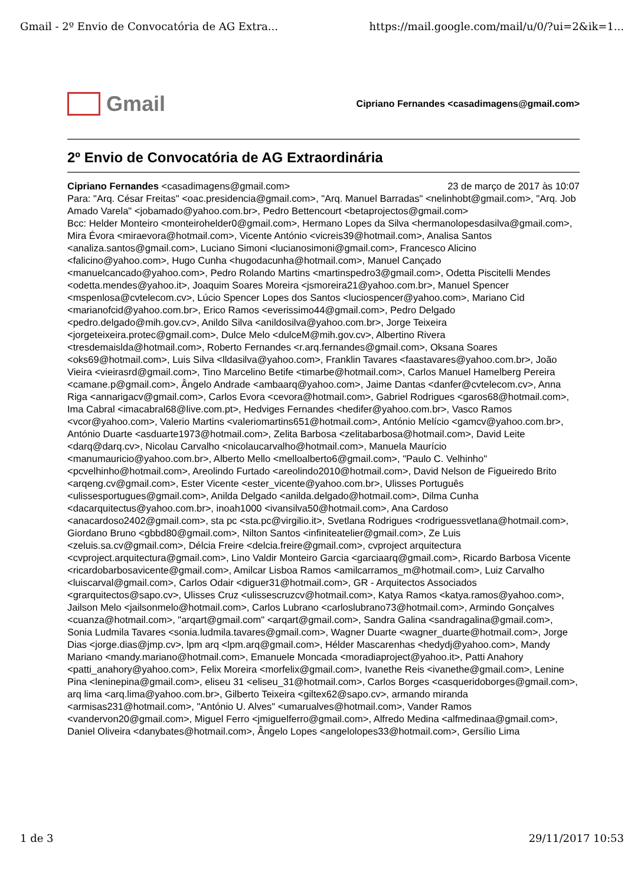Gmail - 2º Envio de Convocatória de AG Extra... https://mail.google.com/mail/u/0/?ui=2&ik=1...
Gmail
Cipriano Fernandes <casadimagens@gmail.com>
2º Envio de Convocatória de AG Extraordinária
Cipriano Fernandes <casadimagens@gmail.com> 23 de março de 2017 às 10:07
Para: "Arq. César Freitas" <oac.presidencia@gmail.com>, "Arq. Manuel Barradas" <nelinhobt@gmail.com>, "Arq. Job Amado Varela" <jobamado@yahoo.com.br>, Pedro Bettencourt <betaprojectos@gmail.com>
Bcc: Helder Monteiro <monteirohelder0@gmail.com>, Hermano Lopes da Silva <hermanolopesdasilva@gmail.com>, Mira Évora <miraevora@hotmail.com>, Vicente António <vicreis39@hotmail.com>, Analisa Santos <analiza.santos@gmail.com>, Luciano Simoni <lucianosimoni@gmail.com>, Francesco Alicino <falicino@yahoo.com>, Hugo Cunha <hugodacunha@hotmail.com>, Manuel Cançado <manuelcancado@yahoo.com>, Pedro Rolando Martins <martinspedro3@gmail.com>, Odetta Piscitelli Mendes <odetta.mendes@yahoo.it>, Joaquim Soares Moreira <jsmoreira21@yahoo.com.br>, Manuel Spencer <mspenlosa@cvtelecom.cv>, Lúcio Spencer Lopes dos Santos <luciospencer@yahoo.com>, Mariano Cid <marianofcid@yahoo.com.br>, Erico Ramos <everissimo44@gmail.com>, Pedro Delgado <pedro.delgado@mih.gov.cv>, Anildo Silva <anildosilva@yahoo.com.br>, Jorge Teixeira <jorgeteixeira.protec@gmail.com>, Dulce Melo <dulceM@mih.gov.cv>, Albertino Rivera <tresdemaislda@hotmail.com>, Roberto Fernandes <r.arq.fernandes@gmail.com>, Oksana Soares <oks69@hotmail.com>, Luis Silva <lldasilva@yahoo.com>, Franklin Tavares <faastavares@yahoo.com.br>, João Vieira <vieirasrd@gmail.com>, Tino Marcelino Betife <timarbe@hotmail.com>, Carlos Manuel Hamelberg Pereira <camane.p@gmail.com>, Ângelo Andrade <ambaarq@yahoo.com>, Jaime Dantas <danfer@cvtelecom.cv>, Anna Riga <annarigacv@gmail.com>, Carlos Evora <cevora@hotmail.com>, Gabriel Rodrigues <garos68@hotmail.com>, Ima Cabral <imacabral68@live.com.pt>, Hedviges Fernandes <hedifer@yahoo.com.br>, Vasco Ramos <vcor@yahoo.com>, Valerio Martins <valeriomartins651@hotmail.com>, António Melício <gamcv@yahoo.com.br>, António Duarte <asduarte1973@hotmail.com>, Zelita Barbosa <zelitabarbosa@hotmail.com>, David Leite <darq@darq.cv>, Nicolau Carvalho <nicolaucarvalho@hotmail.com>, Manuela Maurício <manumauricio@yahoo.com.br>, Alberto Mello <melloalberto6@gmail.com>, "Paulo C. Velhinho" <pcvelhinho@hotmail.com>, Areolindo Furtado <areolindo2010@hotmail.com>, David Nelson de Figueiredo Brito <arqeng.cv@gmail.com>, Ester Vicente <ester_vicente@yahoo.com.br>, Ulisses Português <ulissesportugues@gmail.com>, Anilda Delgado <anilda.delgado@hotmail.com>, Dilma Cunha <dacarquitectus@yahoo.com.br>, inoah1000 <ivansilva50@hotmail.com>, Ana Cardoso <anacardoso2402@gmail.com>, sta pc <sta.pc@virgilio.it>, Svetlana Rodrigues <rodriguessvetlana@hotmail.com>, Giordano Bruno <gbbd80@gmail.com>, Nilton Santos <infiniteatelier@gmail.com>, Ze Luis <zeluis.sa.cv@gmail.com>, Délcia Freire <delcia.freire@gmail.com>, cvproject arquitectura <cvproject.arquitectura@gmail.com>, Lino Valdir Monteiro Garcia <garciaarq@gmail.com>, Ricardo Barbosa Vicente <ricardobarbosavicente@gmail.com>, Amilcar Lisboa Ramos <amilcarramos_m@hotmail.com>, Luiz Carvalho <luiscarval@gmail.com>, Carlos Odair <diguer31@hotmail.com>, GR - Arquitectos Associados <grarquitectos@sapo.cv>, Ulisses Cruz <ulissescruzcv@hotmail.com>, Katya Ramos <katya.ramos@yahoo.com>, Jailson Melo <jailsonmelo@hotmail.com>, Carlos Lubrano <carloslubrano73@hotmail.com>, Armindo Gonçalves <cuanza@hotmail.com>, "arqart@gmail.com" <arqart@gmail.com>, Sandra Galina <sandragalina@gmail.com>, Sonia Ludmila Tavares <sonia.ludmila.tavares@gmail.com>, Wagner Duarte <wagner_duarte@hotmail.com>, Jorge Dias <jorge.dias@jmp.cv>, lpm arq <lpm.arq@gmail.com>, Hélder Mascarenhas <hedydj@yahoo.com>, Mandy Mariano <mandy.mariano@hotmail.com>, Emanuele Moncada <moradiaproject@yahoo.it>, Patti Anahory <patti_anahory@yahoo.com>, Felix Moreira <morfelix@gmail.com>, Ivanethe Reis <ivanethe@gmail.com>, Lenine Pina <leninepina@gmail.com>, eliseu 31 <eliseu_31@hotmail.com>, Carlos Borges <casqueridoborges@gmail.com>, arq lima <arq.lima@yahoo.com.br>, Gilberto Teixeira <giltex62@sapo.cv>, armando miranda <armisas231@hotmail.com>, "António U. Alves" <umarualves@hotmail.com>, Vander Ramos <vandervon20@gmail.com>, Miguel Ferro <jmiguelferro@gmail.com>, Alfredo Medina <alfmedinaa@gmail.com>, Daniel Oliveira <danybates@hotmail.com>, Ângelo Lopes <angelolopes33@hotmail.com>, Gersílio Lima
1 de 3 29/11/2017 10:53